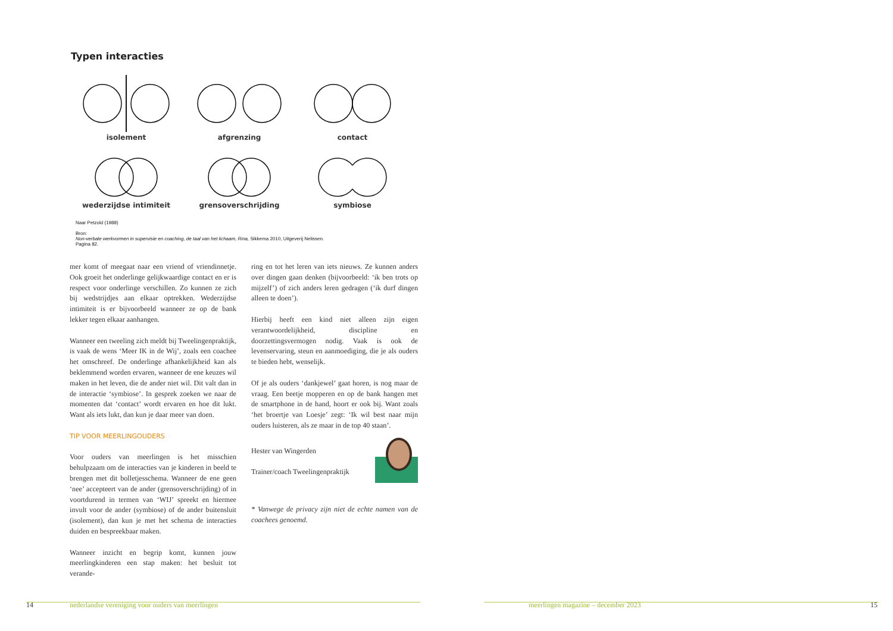Typen interacties
isolement
afgrenzing
contact
wederzijdse intimiteit
grensoverschrijding
symbiose
Naar Petzold (1988)
Bron:
Non-verbale werkvormen in supervisie en coaching, de taal van het lichaam, Rina, Sikkema 2010, Uitgeverij Nelissen.
Pagina 82.
mer komt of meegaat naar een vriend of vriendinnetje. Ook groeit het onderlinge gelijkwaardige contact en er is respect voor onderlinge verschillen. Zo kunnen ze zich bij wedstrijdjes aan elkaar optrekken. Wederzijdse intimiteit is er bijvoorbeeld wanneer ze op de bank lekker tegen elkaar aanhangen.
Wanneer een tweeling zich meldt bij Tweelingenpraktijk, is vaak de wens ‘Meer IK in de Wij’, zoals een coachee het omschreef. De onderlinge afhankelijkheid kan als beklemmend worden ervaren, wanneer de ene keuzes wil maken in het leven, die de ander niet wil. Dit valt dan in de interactie ‘symbiose’. In gesprek zoeken we naar de momenten dat ‘contact’ wordt ervaren en hoe dit lukt. Want als iets lukt, dan kun je daar meer van doen.
TIP VOOR MEERLINGOUDERS
Voor ouders van meerlingen is het misschien behulpzaam om de interacties van je kinderen in beeld te brengen met dit bolletjesschema. Wanneer de ene geen ‘nee’ accepteert van de ander (grensoverschrijding) of in voortdurend in termen van ‘WIJ’ spreekt en hiermee invult voor de ander (symbiose) of de ander buitensluit (isolement), dan kun je met het schema de interacties duiden en bespreekbaar maken.
Wanneer inzicht en begrip komt, kunnen jouw meerlingkinderen een stap maken: het besluit tot verande-
ring en tot het leren van iets nieuws. Ze kunnen anders over dingen gaan denken (bijvoorbeeld: ‘ik ben trots op mijzelf’) of zich anders leren gedragen (‘ik durf dingen alleen te doen’).
Hierbij heeft een kind niet alleen zijn eigen verantwoordelijkheid, discipline en doorzettingsvermogen nodig. Vaak is ook de levenservaring, steun en aanmoediging, die je als ouders te bieden hebt, wenselijk.
Of je als ouders ‘dankjewel’ gaat horen, is nog maar de vraag. Een beetje mopperen en op de bank hangen met de smartphone in de hand, hoort er ook bij. Want zoals ‘het broertje van Loesje’ zegt: ‘Ik wil best naar mijn ouders luisteren, als ze maar in de top 40 staan’.
Hester van Wingerden
Trainer/coach Tweelingenpraktijk
* Vanwege de privacy zijn niet de echte namen van de coachees genoemd.
14
nederlandse vereniging voor ouders van meerlingen
meerlingen magazine – december 2023
15